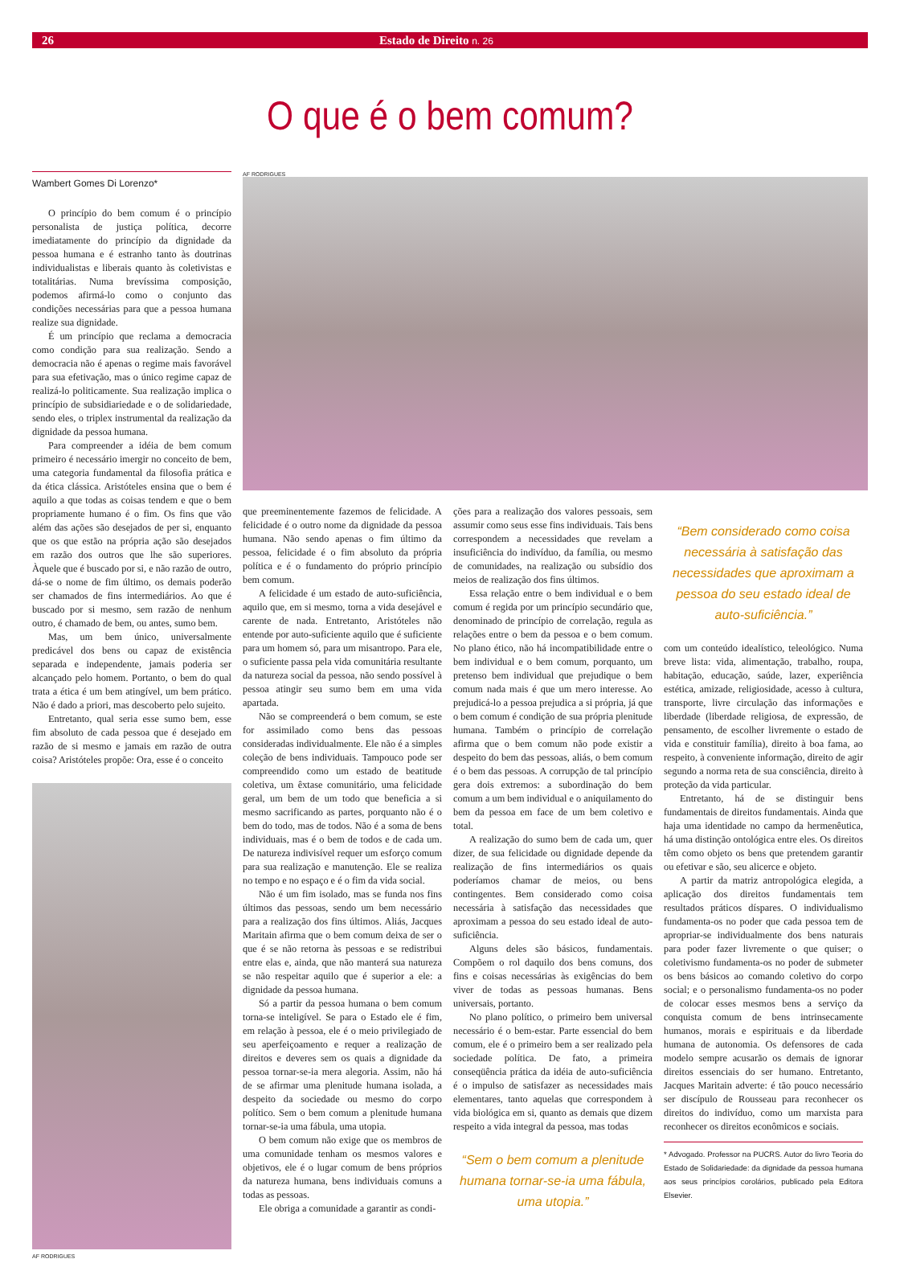26 Estado de Direito n. 26
O que é o bem comum?
Wambert Gomes Di Lorenzo*
O princípio do bem comum é o princípio personalista de justiça política, decorre imediatamente do princípio da dignidade da pessoa humana e é estranho tanto às doutrinas individualistas e liberais quanto às coletivistas e totalitárias. Numa brevíssima composição, podemos afirmá-lo como o conjunto das condições necessárias para que a pessoa humana realize sua dignidade.
É um princípio que reclama a democracia como condição para sua realização. Sendo a democracia não é apenas o regime mais favorável para sua efetivação, mas o único regime capaz de realizá-lo politicamente. Sua realização implica o princípio de subsidiariedade e o de solidariedade, sendo eles, o triplex instrumental da realização da dignidade da pessoa humana.
Para compreender a idéia de bem comum primeiro é necessário imergir no conceito de bem, uma categoria fundamental da filosofia prática e da ética clássica. Aristóteles ensina que o bem é aquilo a que todas as coisas tendem e que o bem propriamente humano é o fim. Os fins que vão além das ações são desejados de per si, enquanto que os que estão na própria ação são desejados em razão dos outros que lhe são superiores. Àquele que é buscado por si, e não razão de outro, dá-se o nome de fim último, os demais poderão ser chamados de fins intermediários. Ao que é buscado por si mesmo, sem razão de nenhum outro, é chamado de bem, ou antes, sumo bem.
Mas, um bem único, universalmente predicável dos bens ou capaz de existência separada e independente, jamais poderia ser alcançado pelo homem. Portanto, o bem do qual trata a ética é um bem atingível, um bem prático. Não é dado a priori, mas descoberto pelo sujeito.
Entretanto, qual seria esse sumo bem, esse fim absoluto de cada pessoa que é desejado em razão de si mesmo e jamais em razão de outra coisa? Aristóteles propõe: Ora, esse é o conceito
AF RODRIGUES
AF RODRIGUES
que preeminentemente fazemos de felicidade. A felicidade é o outro nome da dignidade da pessoa humana. Não sendo apenas o fim último da pessoa, felicidade é o fim absoluto da própria política e é o fundamento do próprio princípio bem comum.
A felicidade é um estado de auto-suficiência, aquilo que, em si mesmo, torna a vida desejável e carente de nada. Entretanto, Aristóteles não entende por auto-suficiente aquilo que é suficiente para um homem só, para um misantropo. Para ele, o suficiente passa pela vida comunitária resultante da natureza social da pessoa, não sendo possível à pessoa atingir seu sumo bem em uma vida apartada.
Não se compreenderá o bem comum, se este for assimilado como bens das pessoas consideradas individualmente. Ele não é a simples coleção de bens individuais. Tampouco pode ser compreendido como um estado de beatitude coletiva, um êxtase comunitário, uma felicidade geral, um bem de um todo que beneficia a si mesmo sacrificando as partes, porquanto não é o bem do todo, mas de todos. Não é a soma de bens individuais, mas é o bem de todos e de cada um. De natureza indivisível requer um esforço comum para sua realização e manutenção. Ele se realiza no tempo e no espaço e é o fim da vida social.
Não é um fim isolado, mas se funda nos fins últimos das pessoas, sendo um bem necessário para a realização dos fins últimos. Aliás, Jacques Maritain afirma que o bem comum deixa de ser o que é se não retorna às pessoas e se redistribui entre elas e, ainda, que não manterá sua natureza se não respeitar aquilo que é superior a ele: a dignidade da pessoa humana.
Só a partir da pessoa humana o bem comum torna-se inteligível. Se para o Estado ele é fim, em relação à pessoa, ele é o meio privilegiado de seu aperfeiçoamento e requer a realização de direitos e deveres sem os quais a dignidade da pessoa tornar-se-ia mera alegoria. Assim, não há de se afirmar uma plenitude humana isolada, a despeito da sociedade ou mesmo do corpo político. Sem o bem comum a plenitude humana tornar-se-ia uma fábula, uma utopia.
O bem comum não exige que os membros de uma comunidade tenham os mesmos valores e objetivos, ele é o lugar comum de bens próprios da natureza humana, bens individuais comuns a todas as pessoas.
Ele obriga a comunidade a garantir as condi-
ções para a realização dos valores pessoais, sem assumir como seus esse fins individuais. Tais bens correspondem a necessidades que revelam a insuficiência do indivíduo, da família, ou mesmo de comunidades, na realização ou subsídio dos meios de realização dos fins últimos.
Essa relação entre o bem individual e o bem comum é regida por um princípio secundário que, denominado de princípio de correlação, regula as relações entre o bem da pessoa e o bem comum. No plano ético, não há incompatibilidade entre o bem individual e o bem comum, porquanto, um pretenso bem individual que prejudique o bem comum nada mais é que um mero interesse. Ao prejudicá-lo a pessoa prejudica a si própria, já que o bem comum é condição de sua própria plenitude humana. Também o princípio de correlação afirma que o bem comum não pode existir a despeito do bem das pessoas, aliás, o bem comum é o bem das pessoas. A corrupção de tal princípio gera dois extremos: a subordinação do bem comum a um bem individual e o aniquilamento do bem da pessoa em face de um bem coletivo e total.
A realização do sumo bem de cada um, quer dizer, de sua felicidade ou dignidade depende da realização de fins intermediários os quais poderíamos chamar de meios, ou bens contingentes. Bem considerado como coisa necessária à satisfação das necessidades que aproximam a pessoa do seu estado ideal de auto-suficiência.
Alguns deles são básicos, fundamentais. Compõem o rol daquilo dos bens comuns, dos fins e coisas necessárias às exigências do bem viver de todas as pessoas humanas. Bens universais, portanto.
No plano político, o primeiro bem universal necessário é o bem-estar. Parte essencial do bem comum, ele é o primeiro bem a ser realizado pela sociedade política. De fato, a primeira conseqüência prática da idéia de auto-suficiência é o impulso de satisfazer as necessidades mais elementares, tanto aquelas que correspondem à vida biológica em si, quanto as demais que dizem respeito a vida integral da pessoa, mas todas
“Sem o bem comum a plenitude humana tornar-se-ia uma fábula, uma utopia.”
“Bem considerado como coisa necessária à satisfação das necessidades que aproximam a pessoa do seu estado ideal de auto-suficiência.”
com um conteúdo idealístico, teleológico. Numa breve lista: vida, alimentação, trabalho, roupa, habitação, educação, saúde, lazer, experiência estética, amizade, religiosidade, acesso à cultura, transporte, livre circulação das informações e liberdade (liberdade religiosa, de expressão, de pensamento, de escolher livremente o estado de vida e constituir família), direito à boa fama, ao respeito, à conveniente informação, direito de agir segundo a norma reta de sua consciência, direito à proteção da vida particular.
Entretanto, há de se distinguir bens fundamentais de direitos fundamentais. Ainda que haja uma identidade no campo da hermenêutica, há uma distinção ontológica entre eles. Os direitos têm como objeto os bens que pretendem garantir ou efetivar e são, seu alicerce e objeto.
A partir da matriz antropológica elegida, a aplicação dos direitos fundamentais tem resultados práticos díspares. O individualismo fundamenta-os no poder que cada pessoa tem de apropriar-se individualmente dos bens naturais para poder fazer livremente o que quiser; o coletivismo fundamenta-os no poder de submeter os bens básicos ao comando coletivo do corpo social; e o personalismo fundamenta-os no poder de colocar esses mesmos bens a serviço da conquista comum de bens intrinsecamente humanos, morais e espirituais e da liberdade humana de autonomia. Os defensores de cada modelo sempre acusarão os demais de ignorar direitos essenciais do ser humano. Entretanto, Jacques Maritain adverte: é tão pouco necessário ser discípulo de Rousseau para reconhecer os direitos do indivíduo, como um marxista para reconhecer os direitos econômicos e sociais.
* Advogado. Professor na PUCRS. Autor do livro Teoria do Estado de Solidariedade: da dignidade da pessoa humana aos seus princípios corolários, publicado pela Editora Elsevier.